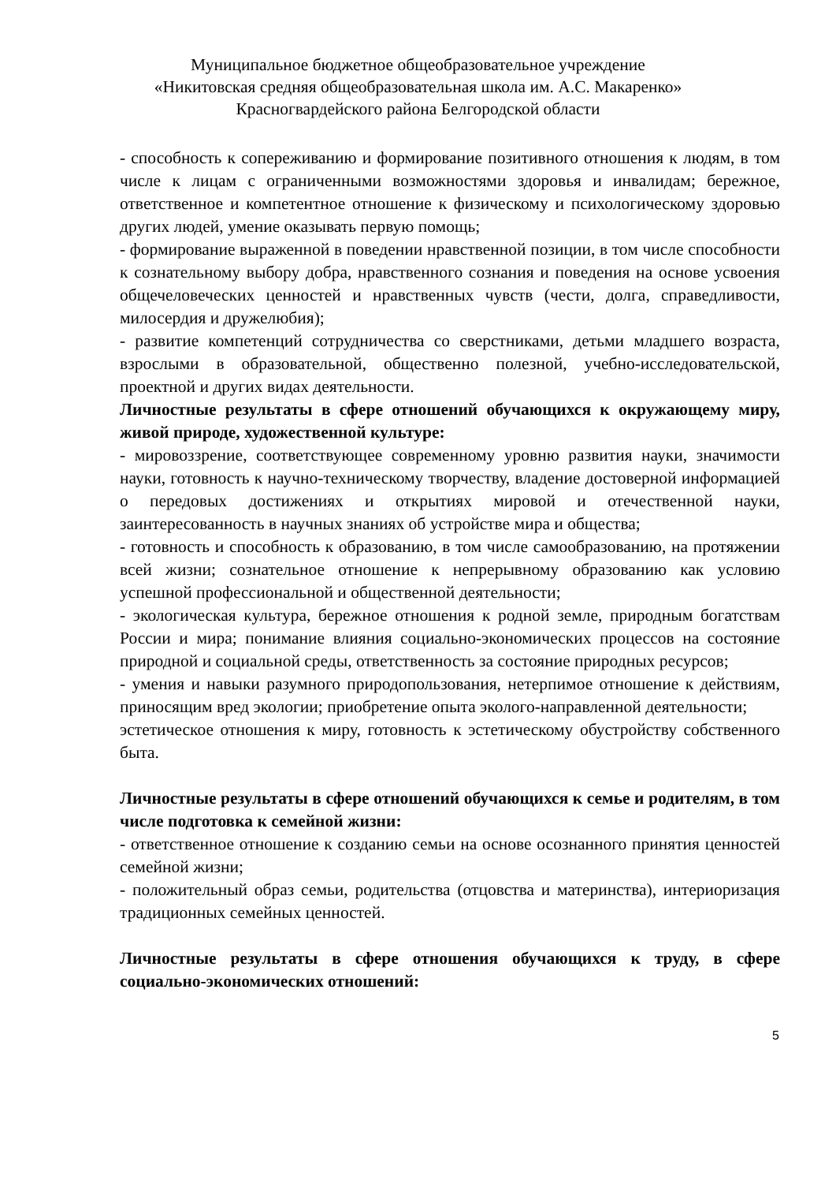Муниципальное бюджетное общеобразовательное учреждение
«Никитовская средняя общеобразовательная школа им. А.С. Макаренко»
Красногвардейского района Белгородской области
- способность к сопереживанию и формирование позитивного отношения к людям, в том числе к лицам с ограниченными возможностями здоровья и инвалидам; бережное, ответственное и компетентное отношение к физическому и психологическому здоровью других людей, умение оказывать первую помощь;
- формирование выраженной в поведении нравственной позиции, в том числе способности к сознательному выбору добра, нравственного сознания и поведения на основе усвоения общечеловеческих ценностей и нравственных чувств (чести, долга, справедливости, милосердия и дружелюбия);
- развитие компетенций сотрудничества со сверстниками, детьми младшего возраста, взрослыми в образовательной, общественно полезной, учебно-исследовательской, проектной и других видах деятельности.
Личностные результаты в сфере отношений обучающихся к окружающему миру, живой природе, художественной культуре:
- мировоззрение, соответствующее современному уровню развития науки, значимости науки, готовность к научно-техническому творчеству, владение достоверной информацией о передовых достижениях и открытиях мировой и отечественной науки, заинтересованность в научных знаниях об устройстве мира и общества;
- готовность и способность к образованию, в том числе самообразованию, на протяжении всей жизни; сознательное отношение к непрерывному образованию как условию успешной профессиональной и общественной деятельности;
- экологическая культура, бережное отношения к родной земле, природным богатствам России и мира; понимание влияния социально-экономических процессов на состояние природной и социальной среды, ответственность за состояние природных ресурсов;
- умения и навыки разумного природопользования, нетерпимое отношение к действиям, приносящим вред экологии; приобретение опыта эколого-направленной деятельности;
эстетическое отношения к миру, готовность к эстетическому обустройству собственного быта.
Личностные результаты в сфере отношений обучающихся к семье и родителям, в том числе подготовка к семейной жизни:
- ответственное отношение к созданию семьи на основе осознанного принятия ценностей семейной жизни;
- положительный образ семьи, родительства (отцовства и материнства), интериоризация традиционных семейных ценностей.
Личностные результаты в сфере отношения обучающихся к труду, в сфере социально-экономических отношений:
5